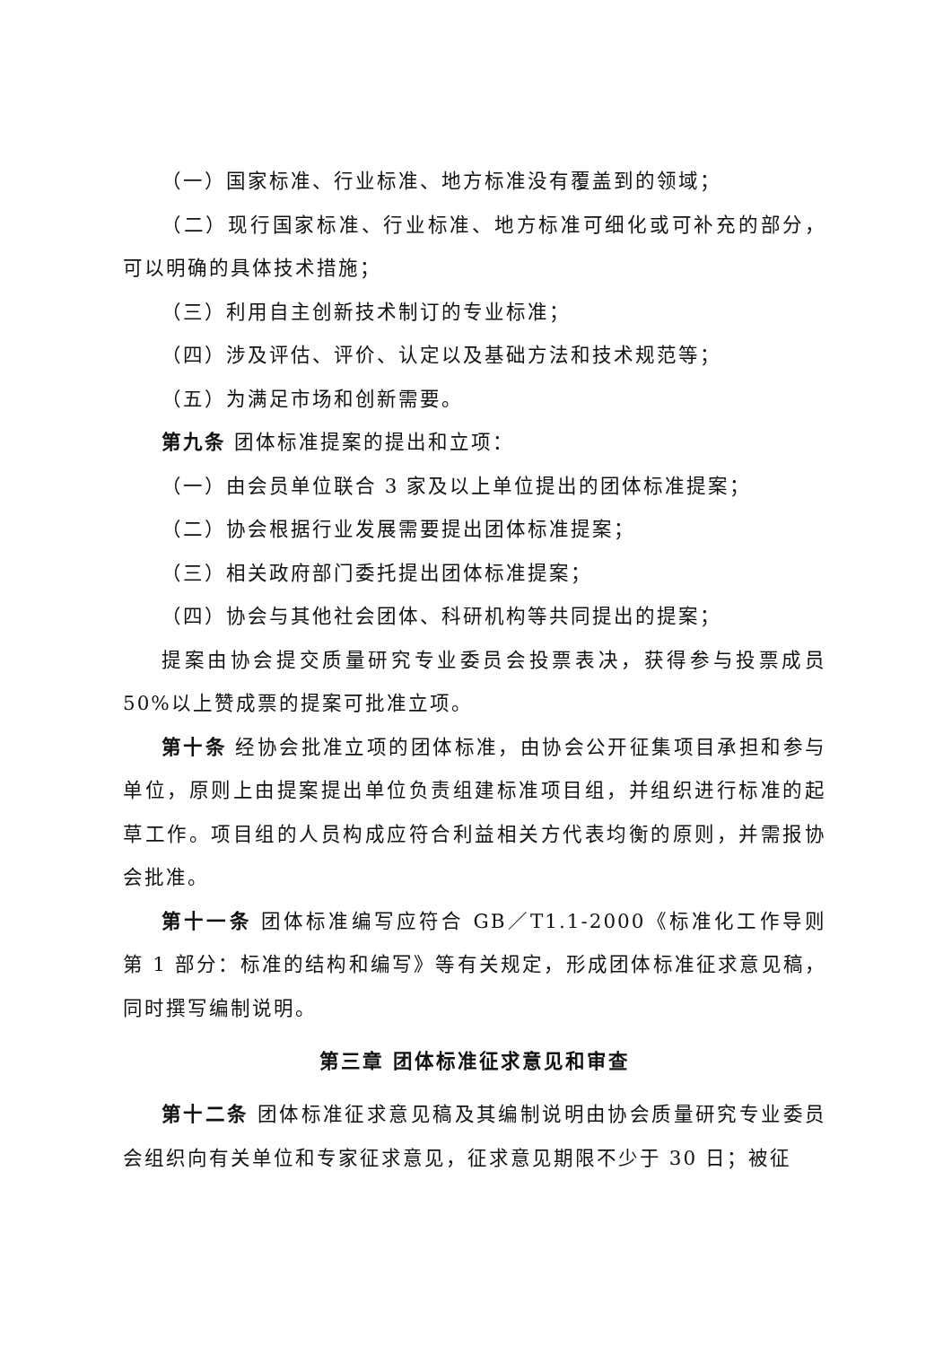（一）国家标准、行业标准、地方标准没有覆盖到的领域；
（二）现行国家标准、行业标准、地方标准可细化或可补充的部分，可以明确的具体技术措施；
（三）利用自主创新技术制订的专业标准；
（四）涉及评估、评价、认定以及基础方法和技术规范等；
（五）为满足市场和创新需要。
第九条 团体标准提案的提出和立项：
（一）由会员单位联合 3 家及以上单位提出的团体标准提案；
（二）协会根据行业发展需要提出团体标准提案；
（三）相关政府部门委托提出团体标准提案；
（四）协会与其他社会团体、科研机构等共同提出的提案；
提案由协会提交质量研究专业委员会投票表决，获得参与投票成员 50%以上赞成票的提案可批准立项。
第十条 经协会批准立项的团体标准，由协会公开征集项目承担和参与单位，原则上由提案提出单位负责组建标准项目组，并组织进行标准的起草工作。项目组的人员构成应符合利益相关方代表均衡的原则，并需报协会批准。
第十一条 团体标准编写应符合 GB／T1.1-2000《标准化工作导则 第 1 部分：标准的结构和编写》等有关规定，形成团体标准征求意见稿，同时撰写编制说明。
第三章 团体标准征求意见和审查
第十二条 团体标准征求意见稿及其编制说明由协会质量研究专业委员会组织向有关单位和专家征求意见，征求意见期限不少于 30 日；被征